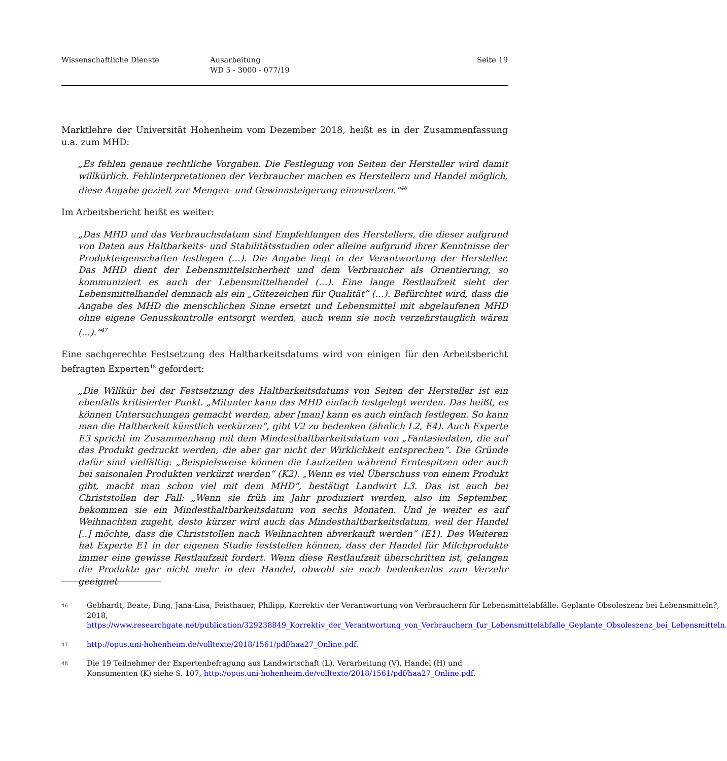Wissenschaftliche Dienste Ausarbeitung
WD 5 - 3000 - 077/19
Seite 19
Marktlehre der Universität Hohenheim vom Dezember 2018, heißt es in der Zusammenfassung u.a. zum MHD:
„Es fehlen genaue rechtliche Vorgaben. Die Festlegung von Seiten der Hersteller wird damit willkürlich. Fehlinterpretationen der Verbraucher machen es Herstellern und Handel möglich, diese Angabe gezielt zur Mengen- und Gewinnsteigerung einzusetzen.“<sup>46</sup>
Im Arbeitsbericht heißt es weiter:
„Das MHD und das Verbrauchsdatum sind Empfehlungen des Herstellers, die dieser aufgrund von Daten aus Haltbarkeits- und Stabilitätsstudien oder alleine aufgrund ihrer Kenntnisse der Produkteigenschaften festlegen (…). Die Angabe liegt in der Verantwortung der Hersteller. Das MHD dient der Lebensmittelsicherheit und dem Verbraucher als Orientierung, so kommuniziert es auch der Lebensmittelhandel (…). Eine lange Restlaufzeit sieht der Lebensmittelhandel demnach als ein „Gütezeichen für Qualität“ (…). Befürchtet wird, dass die Angabe des MHD die menschlichen Sinne ersetzt und Lebensmittel mit abgelaufenen MHD ohne eigene Genusskontrolle entsorgt werden, auch wenn sie noch verzehrstauglich wären (...).“<sup>47</sup>
Eine sachgerechte Festsetzung des Haltbarkeitsdatums wird von einigen für den Arbeitsbericht befragten Experten<sup>48</sup> gefordert:
„Die Willkür bei der Festsetzung des Haltbarkeitsdatums von Seiten der Hersteller ist ein ebenfalls kritisierter Punkt. „Mitunter kann das MHD einfach festgelegt werden. Das heißt, es können Untersuchungen gemacht werden, aber [man] kann es auch einfach festlegen. So kann man die Haltbarkeit künstlich verkürzen“, gibt V2 zu bedenken (ähnlich L2, E4). Auch Experte E3 spricht im Zusammenhang mit dem Mindesthaltbarkeitsdatum von „Fantasiedaten, die auf das Produkt gedruckt werden, die aber gar nicht der Wirklichkeit entsprechen“. Die Gründe dafür sind vielfältig: „Beispielsweise können die Laufzeiten während Erntespitzen oder auch bei saisonalen Produkten verkürzt werden“ (K2). „Wenn es viel Überschuss von einem Produkt gibt, macht man schon viel mit dem MHD“, bestätigt Landwirt L3. Das ist auch bei Christstollen der Fall: „Wenn sie früh im Jahr produziert werden, also im September, bekommen sie ein Mindesthaltbarkeitsdatum von sechs Monaten. Und je weiter es auf Weihnachten zugeht, desto kürzer wird auch das Mindesthaltbarkeitsdatum, weil der Handel [..] möchte, dass die Christstollen nach Weihnachten abverkauft werden“ (E1). Des Weiteren hat Experte E1 in der eigenen Studie feststellen können, dass der Handel für Milchprodukte immer eine gewisse Restlaufzeit fordert. Wenn diese Restlaufzeit überschritten ist, gelangen die Produkte gar nicht mehr in den Handel, obwohl sie noch bedenkenlos zum Verzehr geeignet
46
Gebhardt, Beate; Ding, Jana-Lisa; Feisthauer, Philipp, Korrektiv der Verantwortung von Verbrauchern für Lebensmittelabfälle: Geplante Obsoleszenz bei Lebensmitteln?, 2018, https://www.researchgate.net/publication/329238849_Korrektiv_der_Verantwortung_von_Verbrauchern_fur_Lebensmittelabfalle_Geplante_Obsoleszenz_bei_Lebensmitteln.
47
http://opus.uni-hohenheim.de/volltexte/2018/1561/pdf/haa27_Online.pdf.
48
Die 19 Teilnehmer der Expertenbefragung aus Landwirtschaft (L), Verarbeitung (V), Handel (H) und Konsumenten (K) siehe S. 107, http://opus.uni-hohenheim.de/volltexte/2018/1561/pdf/haa27_Online.pdf.